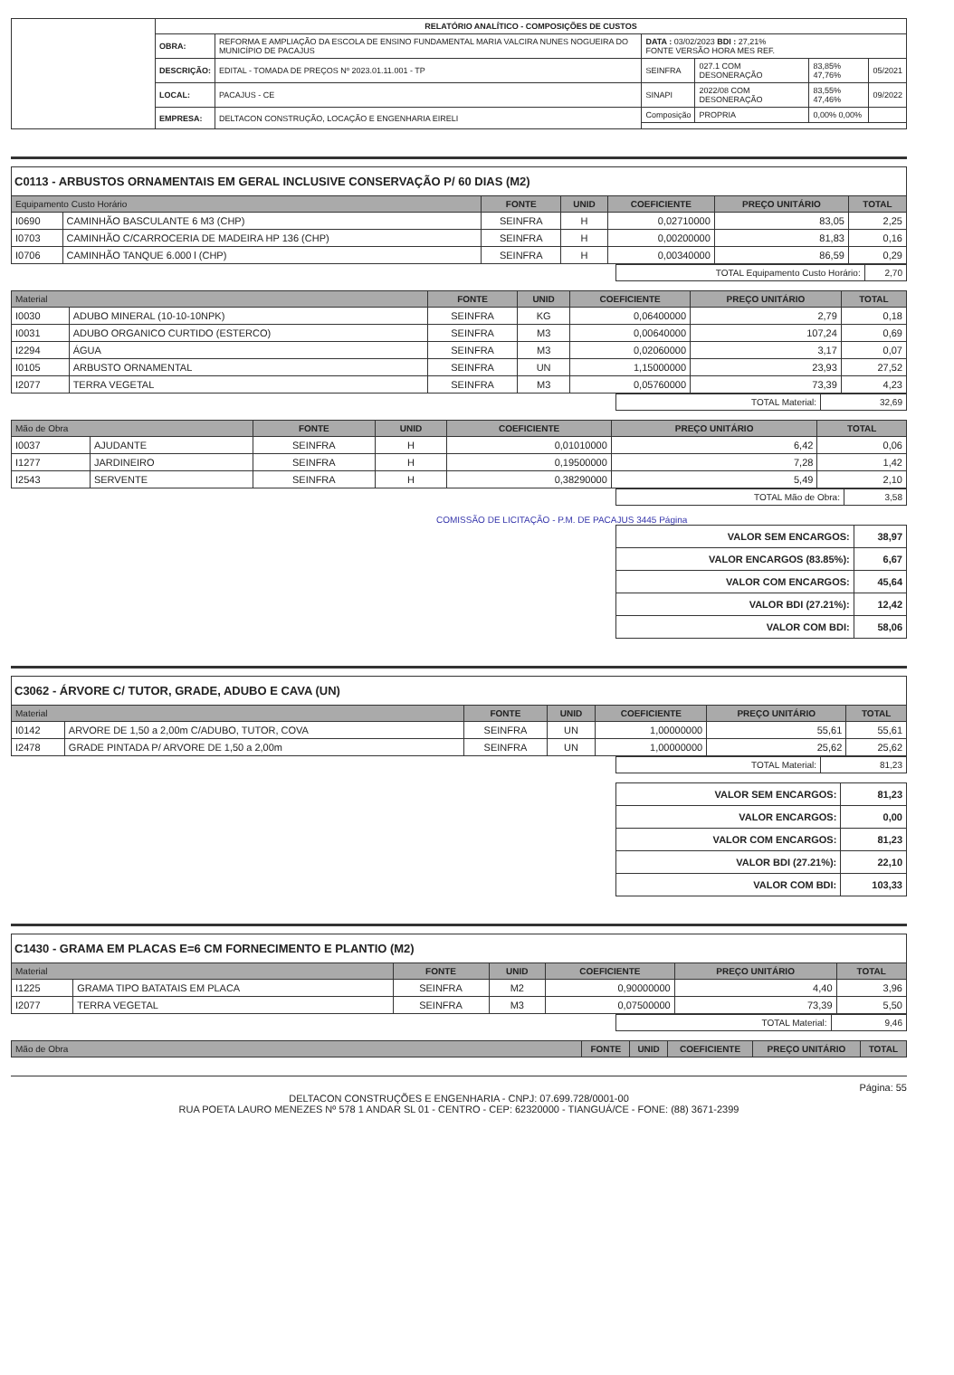| | RELATÓRIO ANALÍTICO - COMPOSIÇÕES DE CUSTOS | | | | | |
| | OBRA: | REFORMA E AMPLIAÇÃO DA ESCOLA DE ENSINO FUNDAMENTAL MARIA VALCIRA NUNES NOGUEIRA DO MUNICÍPIO DE PACAJUS | DATA : 03/02/2023 BDI : 27,21% FONTE VERSÃO HORA MES REF. | | | |
| | DESCRIÇÃO: | EDITAL - TOMADA DE PREÇOS Nº 2023.01.11.001 - TP | SEINFRA | 027.1 COM DESONERAÇÃO | 83,85% 47,76% | 05/2021 |
| | LOCAL: | PACAJUS - CE | SINAPI | 2022/08 COM DESONERAÇÃO | 83,55% 47,46% | 09/2022 |
| | EMPRESA: | DELTACON CONSTRUÇÃO, LOCAÇÃO E ENGENHARIA EIRELI | Composição | PROPRIA | 0,00% 0,00% | |
C0113 - ARBUSTOS ORNAMENTAIS EM GERAL INCLUSIVE CONSERVAÇÃO P/ 60 DIAS (M2)
| Equipamento Custo Horário | | FONTE | UNID | COEFICIENTE | PREÇO UNITÁRIO | TOTAL |
| --- | --- | --- | --- | --- | --- | --- |
| I0690 | CAMINHÃO BASCULANTE 6 M3 (CHP) | SEINFRA | H | 0,02710000 | 83,05 | 2,25 |
| I0703 | CAMINHÃO C/CARROCERIA DE MADEIRA HP 136 (CHP) | SEINFRA | H | 0,00200000 | 81,83 | 0,16 |
| I0706 | CAMINHÃO TANQUE 6.000 l (CHP) | SEINFRA | H | 0,00340000 | 86,59 | 0,29 |
| TOTAL Equipamento Custo Horário: | 2,70 |
| Material | | FONTE | UNID | COEFICIENTE | PREÇO UNITÁRIO | TOTAL |
| --- | --- | --- | --- | --- | --- | --- |
| I0030 | ADUBO MINERAL (10-10-10NPK) | SEINFRA | KG | 0,06400000 | 2,79 | 0,18 |
| I0031 | ADUBO ORGANICO CURTIDO (ESTERCO) | SEINFRA | M3 | 0,00640000 | 107,24 | 0,69 |
| I2294 | ÁGUA | SEINFRA | M3 | 0,02060000 | 3,17 | 0,07 |
| I0105 | ARBUSTO ORNAMENTAL | SEINFRA | UN | 1,15000000 | 23,93 | 27,52 |
| I2077 | TERRA VEGETAL | SEINFRA | M3 | 0,05760000 | 73,39 | 4,23 |
| TOTAL Material: | 32,69 |
| Mão de Obra | | FONTE | UNID | COEFICIENTE | PREÇO UNITÁRIO | TOTAL |
| --- | --- | --- | --- | --- | --- | --- |
| I0037 | AJUDANTE | SEINFRA | H | 0,01010000 | 6,42 | 0,06 |
| I1277 | JARDINEIRO | SEINFRA | H | 0,19500000 | 7,28 | 1,42 |
| I2543 | SERVENTE | SEINFRA | H | 0,38290000 | 5,49 | 2,10 |
| TOTAL Mão de Obra: | 3,58 |
COMISSÃO DE LICITAÇÃO - P.M. DE PACAJUS 3445 Página
| VALOR SEM ENCARGOS: | 38,97 |
| VALOR ENCARGOS (83.85%): | 6,67 |
| VALOR COM ENCARGOS: | 45,64 |
| VALOR BDI (27.21%): | 12,42 |
| VALOR COM BDI: | 58,06 |
C3062 - ÁRVORE C/ TUTOR, GRADE, ADUBO E CAVA (UN)
| Material | | FONTE | UNID | COEFICIENTE | PREÇO UNITÁRIO | TOTAL |
| --- | --- | --- | --- | --- | --- | --- |
| I0142 | ARVORE DE 1,50 a 2,00m C/ADUBO, TUTOR, COVA | SEINFRA | UN | 1,00000000 | 55,61 | 55,61 |
| I2478 | GRADE PINTADA P/ ARVORE DE 1,50 a 2,00m | SEINFRA | UN | 1,00000000 | 25,62 | 25,62 |
| TOTAL Material: | 81,23 |
| VALOR SEM ENCARGOS: | 81,23 |
| VALOR ENCARGOS: | 0,00 |
| VALOR COM ENCARGOS: | 81,23 |
| VALOR BDI (27.21%): | 22,10 |
| VALOR COM BDI: | 103,33 |
C1430 - GRAMA EM PLACAS E=6 CM FORNECIMENTO E PLANTIO (M2)
| Material | | FONTE | UNID | COEFICIENTE | PREÇO UNITÁRIO | TOTAL |
| --- | --- | --- | --- | --- | --- | --- |
| I1225 | GRAMA TIPO BATATAIS EM PLACA | SEINFRA | M2 | 0,90000000 | 4,40 | 3,96 |
| I2077 | TERRA VEGETAL | SEINFRA | M3 | 0,07500000 | 73,39 | 5,50 |
| TOTAL Material: | 9,46 |
| Mão de Obra | FONTE | UNID | COEFICIENTE | PREÇO UNITÁRIO | TOTAL |
| --- | --- | --- | --- | --- | --- |
Página: 55
DELTACON CONSTRUÇÕES E ENGENHARIA - CNPJ: 07.699.728/0001-00
RUA POETA LAURO MENEZES Nº 578 1 ANDAR SL 01 - CENTRO - CEP: 62320000 - TIANGUÁ/CE - FONE: (88) 3671-2399